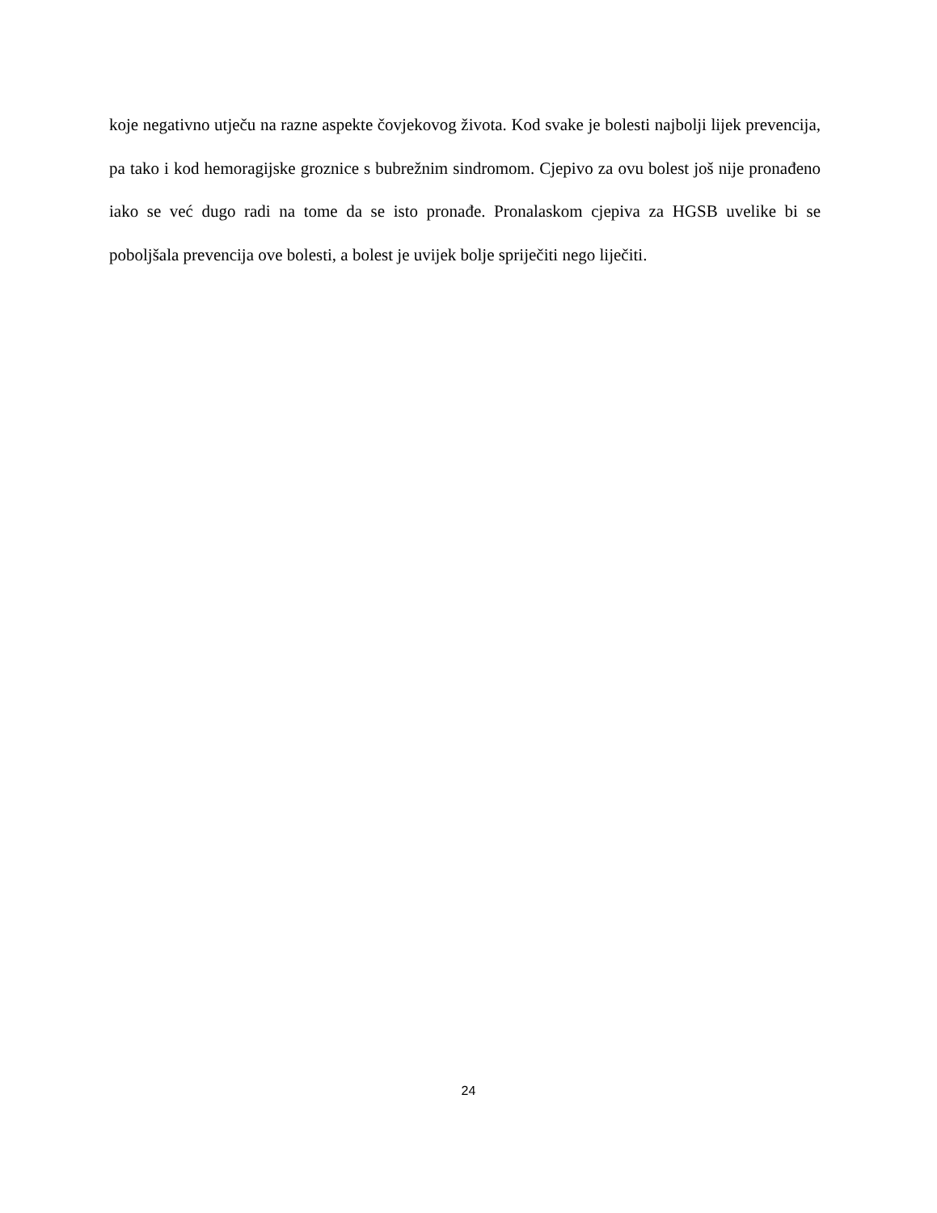koje negativno utječu na razne aspekte čovjekovog života. Kod svake je bolesti najbolji lijek prevencija, pa tako i kod hemoragijske groznice s bubrežnim sindromom. Cjepivo za ovu bolest još nije pronađeno iako se već dugo radi na tome da se isto pronađe. Pronalaskom cjepiva za HGSB uvelike bi se poboljšala prevencija ove bolesti, a bolest je uvijek bolje spriječiti nego liječiti.
24